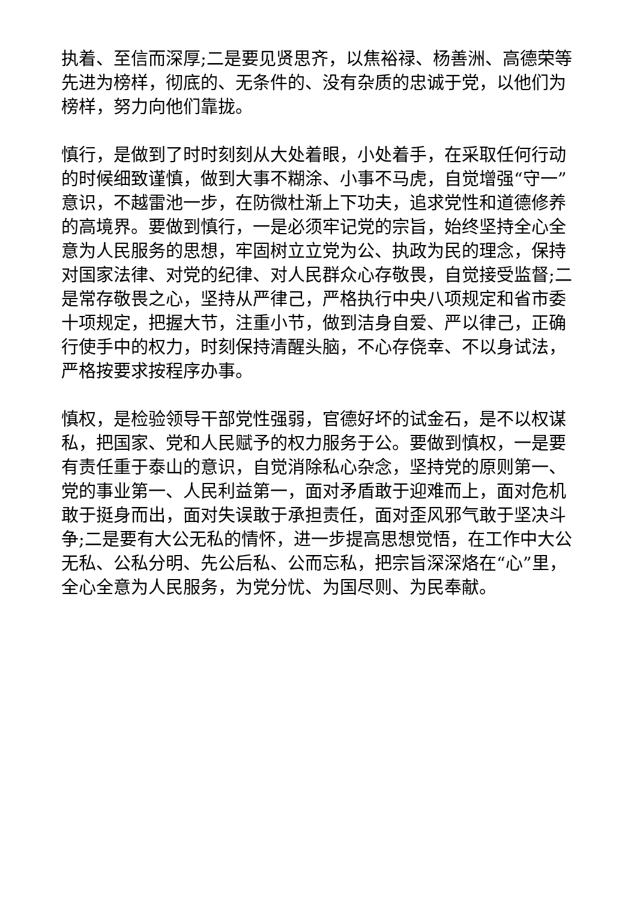执着、至信而深厚;二是要见贤思齐，以焦裕禄、杨善洲、高德荣等先进为榜样，彻底的、无条件的、没有杂质的忠诚于党，以他们为榜样，努力向他们靠拢。
慎行，是做到了时时刻刻从大处着眼，小处着手，在采取任何行动的时候细致谨慎，做到大事不糊涂、小事不马虎，自觉增强“守一”意识，不越雷池一步，在防微杜渐上下功夫，追求党性和道德修养的高境界。要做到慎行，一是必须牢记党的宗旨，始终坚持全心全意为人民服务的思想，牢固树立立党为公、执政为民的理念，保持对国家法律、对党的纪律、对人民群众心存敬畏，自觉接受监督;二是常存敬畏之心，坚持从严律己，严格执行中央八项规定和省市委十项规定，把握大节，注重小节，做到洁身自爱、严以律己，正确行使手中的权力，时刻保持清醒头脑，不心存侥幸、不以身试法，严格按要求按程序办事。
慎权，是检验领导干部党性强弱，官德好坏的试金石，是不以权谋私，把国家、党和人民赋予的权力服务于公。要做到慎权，一是要有责任重于泰山的意识，自觉消除私心杂念，坚持党的原则第一、党的事业第一、人民利益第一，面对矛盾敢于迎难而上，面对危机敢于挺身而出，面对失误敢于承担责任，面对歪风邪气敢于坚决斗争;二是要有大公无私的情怀，进一步提高思想觉悟，在工作中大公无私、公私分明、先公后私、公而忘私，把宗旨深深烙在“心”里，全心全意为人民服务，为党分忧、为国尽则、为民奉献。